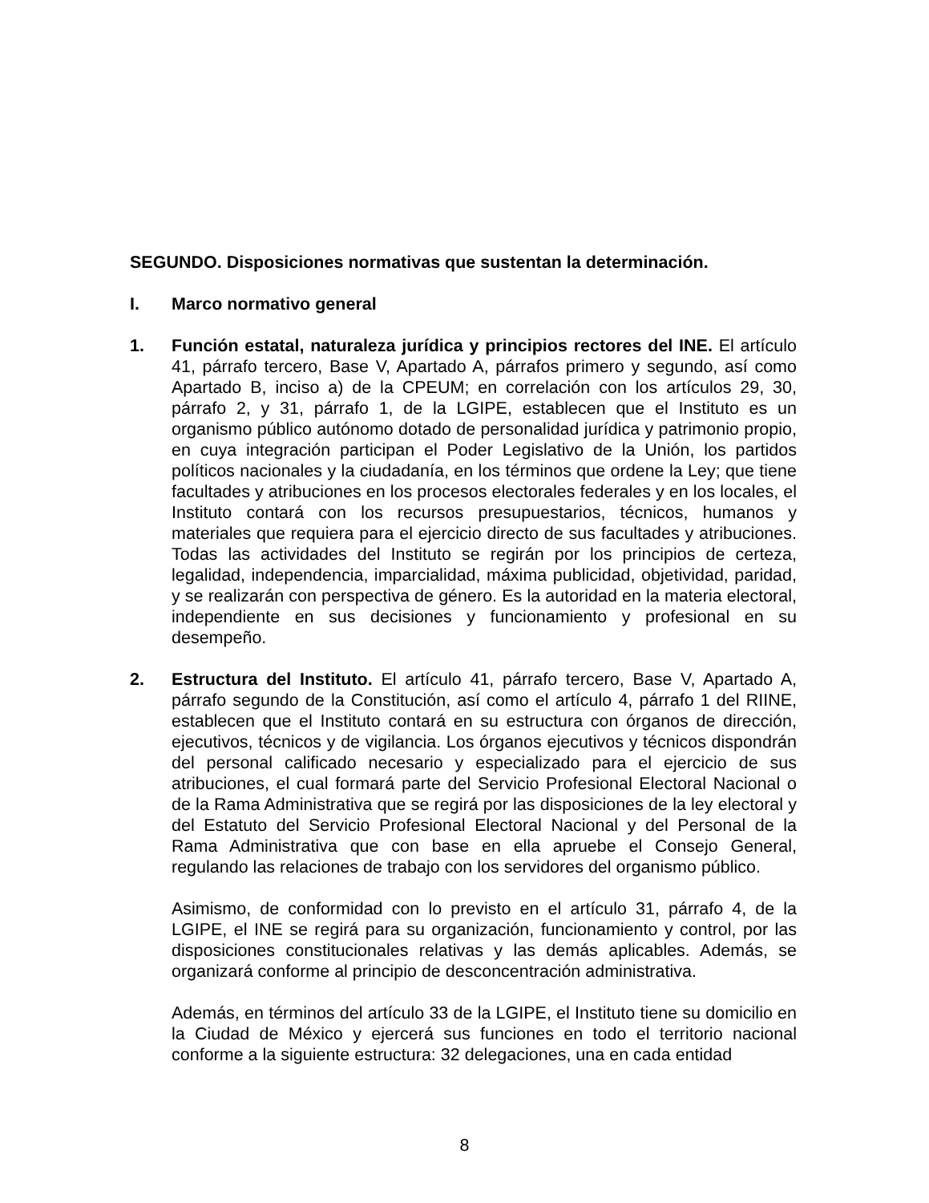SEGUNDO. Disposiciones normativas que sustentan la determinación.
I. Marco normativo general
1. Función estatal, naturaleza jurídica y principios rectores del INE. El artículo 41, párrafo tercero, Base V, Apartado A, párrafos primero y segundo, así como Apartado B, inciso a) de la CPEUM; en correlación con los artículos 29, 30, párrafo 2, y 31, párrafo 1, de la LGIPE, establecen que el Instituto es un organismo público autónomo dotado de personalidad jurídica y patrimonio propio, en cuya integración participan el Poder Legislativo de la Unión, los partidos políticos nacionales y la ciudadanía, en los términos que ordene la Ley; que tiene facultades y atribuciones en los procesos electorales federales y en los locales, el Instituto contará con los recursos presupuestarios, técnicos, humanos y materiales que requiera para el ejercicio directo de sus facultades y atribuciones. Todas las actividades del Instituto se regirán por los principios de certeza, legalidad, independencia, imparcialidad, máxima publicidad, objetividad, paridad, y se realizarán con perspectiva de género. Es la autoridad en la materia electoral, independiente en sus decisiones y funcionamiento y profesional en su desempeño.
2. Estructura del Instituto. El artículo 41, párrafo tercero, Base V, Apartado A, párrafo segundo de la Constitución, así como el artículo 4, párrafo 1 del RIINE, establecen que el Instituto contará en su estructura con órganos de dirección, ejecutivos, técnicos y de vigilancia. Los órganos ejecutivos y técnicos dispondrán del personal calificado necesario y especializado para el ejercicio de sus atribuciones, el cual formará parte del Servicio Profesional Electoral Nacional o de la Rama Administrativa que se regirá por las disposiciones de la ley electoral y del Estatuto del Servicio Profesional Electoral Nacional y del Personal de la Rama Administrativa que con base en ella apruebe el Consejo General, regulando las relaciones de trabajo con los servidores del organismo público.
Asimismo, de conformidad con lo previsto en el artículo 31, párrafo 4, de la LGIPE, el INE se regirá para su organización, funcionamiento y control, por las disposiciones constitucionales relativas y las demás aplicables. Además, se organizará conforme al principio de desconcentración administrativa.
Además, en términos del artículo 33 de la LGIPE, el Instituto tiene su domicilio en la Ciudad de México y ejercerá sus funciones en todo el territorio nacional conforme a la siguiente estructura: 32 delegaciones, una en cada entidad
8